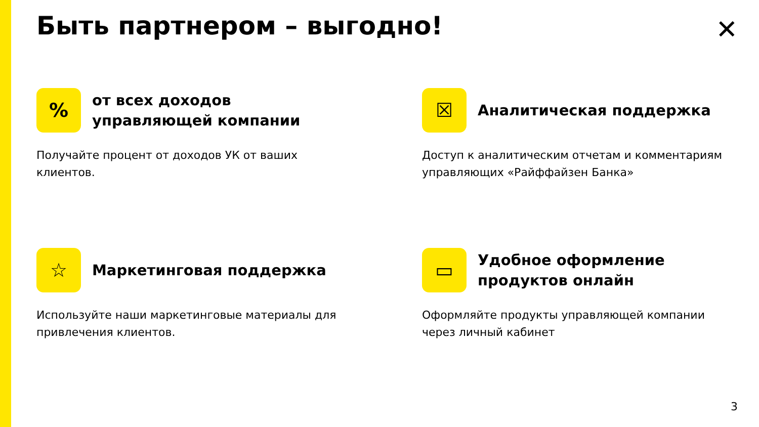Быть партнером – выгодно! ✕
%
от всех доходов
управляющей компании
Получайте процент от доходов УК от ваших клиентов.
☒
Аналитическая поддержка
Доступ к аналитическим отчетам и комментариям управляющих «Райффайзен Банка»
☆
Маркетинговая поддержка
Используйте наши маркетинговые материалы для привлечения клиентов.
▭
Удобное оформление
продуктов онлайн
Оформляйте продукты управляющей компании через личный кабинет
3